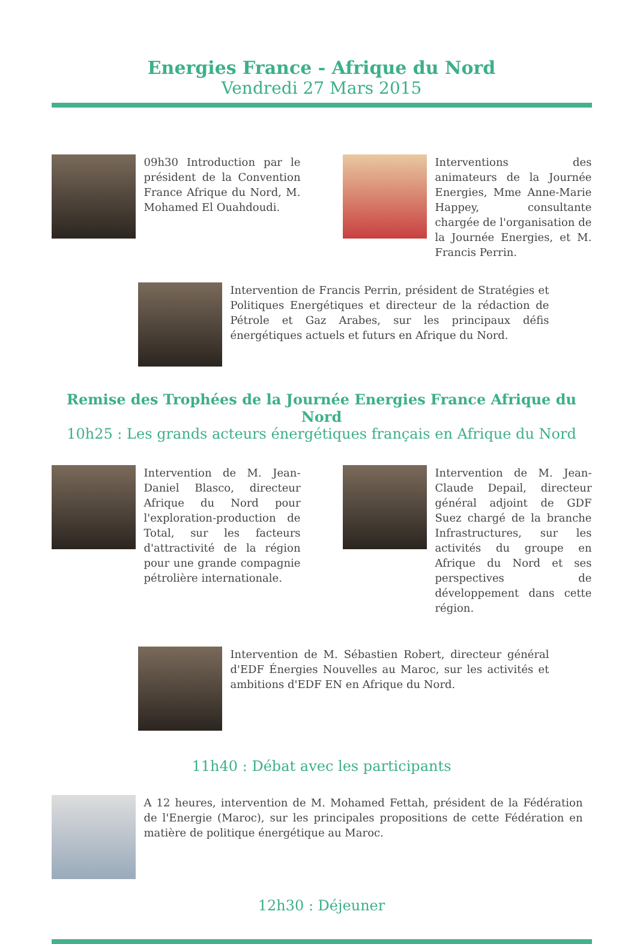Energies France - Afrique du Nord
Vendredi 27 Mars 2015
09h30 Introduction par le président de la Convention France Afrique du Nord, M. Mohamed El Ouahdoudi.
Interventions des animateurs de la Journée Energies, Mme Anne-Marie Happey, consultante chargée de l'organisation de la Journée Energies, et M. Francis Perrin.
Intervention de Francis Perrin, président de Stratégies et Politiques Energétiques et directeur de la rédaction de Pétrole et Gaz Arabes, sur les principaux défis énergétiques actuels et futurs en Afrique du Nord.
Remise des Trophées de la Journée Energies France Afrique du Nord
10h25 : Les grands acteurs énergétiques français en Afrique du Nord
Intervention de M. Jean-Daniel Blasco, directeur Afrique du Nord pour l'exploration-production de Total, sur les facteurs d'attractivité de la région pour une grande compagnie pétrolière internationale.
Intervention de M. Jean-Claude Depail, directeur général adjoint de GDF Suez chargé de la branche Infrastructures, sur les activités du groupe en Afrique du Nord et ses perspectives de développement dans cette région.
Intervention de M. Sébastien Robert, directeur général d'EDF Énergies Nouvelles au Maroc, sur les activités et ambitions d'EDF EN en Afrique du Nord.
11h40 : Débat avec les participants
A 12 heures, intervention de M. Mohamed Fettah, président de la Fédération de l'Energie (Maroc), sur les principales propositions de cette Fédération en matière de politique énergétique au Maroc.
12h30 : Déjeuner